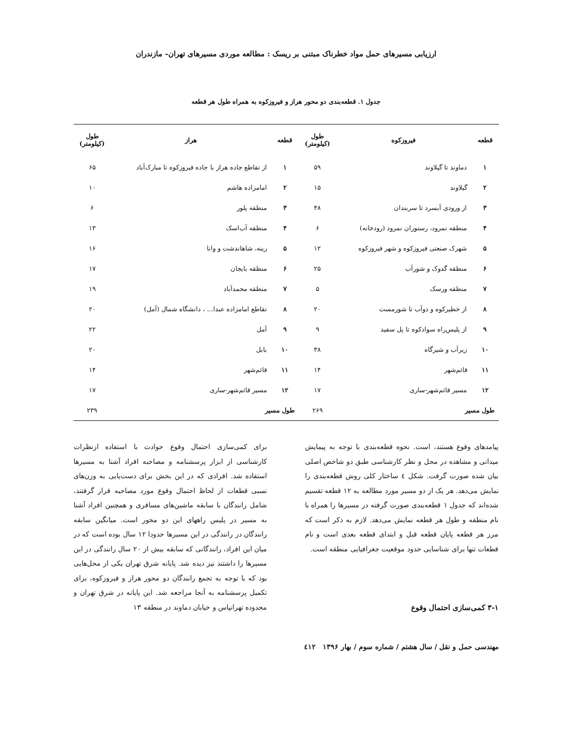ارزیابی مسیرهای حمل مواد خطرناک مبتنی بر ریسک : مطالعه موردی مسیرهای تهران- مازندران
جدول ۱. قطعه‌بندی دو محور هراز و فیروزکوه به همراه طول هر قطعه
| قطعه | فیروزکوه | طول (کیلومتر) | قطعه | هراز | طول (کیلومتر) |
| --- | --- | --- | --- | --- | --- |
| ۱ | دماوند تا گیلاوند | ۵۹ | ۱ | از تقاطع جاده هراز با جاده فیروزکوه تا مبارک‌آباد | ۶۵ |
| ۲ | گیلاوند | ۱۵ | ۲ | امامزاده هاشم | ۱۰ |
| ۳ | از ورودی آبسرد تا سربندان | ۴۸ | ۳ | منطقه پلور | ۶ |
| ۴ | منطقه نمرود، رستوران نمرود (رودخانه) | ۶ | ۴ | منطقه آب‌اسک | ۱۳ |
| ۵ | شهرک صنعتی فیروزکوه و شهر فیروزکوه | ۱۲ | ۵ | رینه، شاهاندشت و وانا | ۱۶ |
| ۶ | منطقه گدوک و شورآب | ۲۵ | ۶ | منطقه بایجان | ۱۷ |
| ۷ | منطقه ورسک | ۵ | ۷ | منطقه محمدآباد | ۱۹ |
| ۸ | از خطیرکوه و دوآب تا شورمست | ۲۰ | ۸ | تقاطع امامزاده عبدا... ، دانشگاه شمال (آمل) | ۲۰ |
| ۹ | از پلیس‌راه سوادکوه تا پل سفید | ۹ | ۹ | آمل | ۲۲ |
| ۱۰ | زیرآب و شیرگاه | ۳۸ | ۱۰ | بابل | ۲۰ |
| ۱۱ | قائم‌شهر | ۱۴ | ۱۱ | قائم‌شهر | ۱۴ |
| ۱۲ | مسیر قائم‌شهر-ساری | ۱۷ | ۱۲ | مسیر قائم‌شهر-ساری | ۱۷ |
| طول مسیر | | ۲۶۹ | طول مسیر | | ۲۳۹ |
پیامدهای وقوع هستند، است. نحوه قطعه‌بندی با توجه به پیمایش میدانی و مشاهده در محل و نظر کارشناسی طبق دو شاخص اصلی بیان شده صورت گرفت. شکل ٤ ساختار کلی روش قطعه‌بندی را نمایش می‌دهد. هر یک از دو مسیر مورد مطالعه به ۱۲ قطعه تقسیم شده‌اند که جدول ۱ قطعه‌بندی صورت گرفته در مسیرها را همراه با نام منطقه و طول هر قطعه نمایش می‌دهد. لازم به ذکر است که مرز هر قطعه پایان قطعه قبل و ابتدای قطعه بعدی است و نام قطعات تنها برای شناسایی حدود موقعیت جغرافیایی منطقه است.
۳-۱ کمی‌سازی احتمال وقوع
برای کمی‌سازی احتمال وقوع حوادث با استفاده ازنظرات کارشناسی از ابزار پرسشنامه و مصاحبه افراد آشنا به مسیرها استفاده شد. افرادی که در این بخش برای دست‌یابی به وزن‌های نسبی قطعات از لحاظ احتمال وقوع مورد مصاحبه قرار گرفتند، شامل رانندگان با سابقه ماشین‌های مسافری و همچنین افراد آشنا به مسیر در پلیس راههای این دو محور است. میانگین سابقه رانندگان در رانندگی در این مسیرها حدودا ۱۲ سال بوده است که در میان این افراد، رانندگانی که سابقه بیش از ۲۰ سال رانندگی در این مسیرها را داشتند نیز دیده شد. پایانه شرق تهران یکی از محل‌هایی بود که با توجه به تجمع رانندگان دو محور هراز و فیروزکوه، برای تکمیل پرسشنامه به آنجا مراجعه شد. این پایانه در شرق تهران و محدوده تهرانپاس و خیابان دماوند در منطقه ۱۳
مهندسی حمل و نقل / سال هشتم / شماره سوم / بهار ۱۳۹۶ ٤۱۲